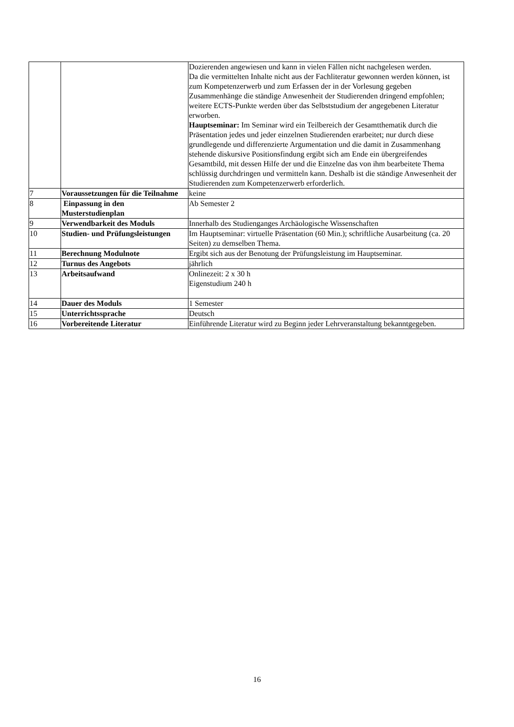| | | Dozierenden angewiesen und kann in vielen Fällen nicht nachgelesen werden. Da die vermittelten Inhalte nicht aus der Fachliteratur gewonnen werden können, ist zum Kompetenzerwerb und zum Erfassen der in der Vorlesung gegeben Zusammenhänge die ständige Anwesenheit der Studierenden dringend empfohlen; weitere ECTS-Punkte werden über das Selbststudium der angegebenen Literatur erworben. Hauptseminar: Im Seminar wird ein Teilbereich der Gesamtthematik durch die Präsentation jedes und jeder einzelnen Studierenden erarbeitet; nur durch diese grundlegende und differenzierte Argumentation und die damit in Zusammenhang stehende diskursive Positionsfindung ergibt sich am Ende ein übergreifendes Gesamtbild, mit dessen Hilfe der und die Einzelne das von ihm bearbeitete Thema schlüssig durchdringen und vermitteln kann. Deshalb ist die ständige Anwesenheit der Studierenden zum Kompetenzerwerb erforderlich. |
| 7 | Voraussetzungen für die Teilnahme | keine |
| 8 | Einpassung in den Musterstudienplan | Ab Semester 2 |
| 9 | Verwendbarkeit des Moduls | Innerhalb des Studienganges Archäologische Wissenschaften |
| 10 | Studien- und Prüfungsleistungen | Im Hauptseminar: virtuelle Präsentation (60 Min.); schriftliche Ausarbeitung (ca. 20 Seiten) zu demselben Thema. |
| 11 | Berechnung Modulnote | Ergibt sich aus der Benotung der Prüfungsleistung im Hauptseminar. |
| 12 | Turnus des Angebots | jährlich |
| 13 | Arbeitsaufwand | Onlinezeit: 2 x 30 h Eigenstudium 240 h |
| 14 | Dauer des Moduls | 1 Semester |
| 15 | Unterrichtssprache | Deutsch |
| 16 | Vorbereitende Literatur | Einführende Literatur wird zu Beginn jeder Lehrveranstaltung bekanntgegeben. |
16